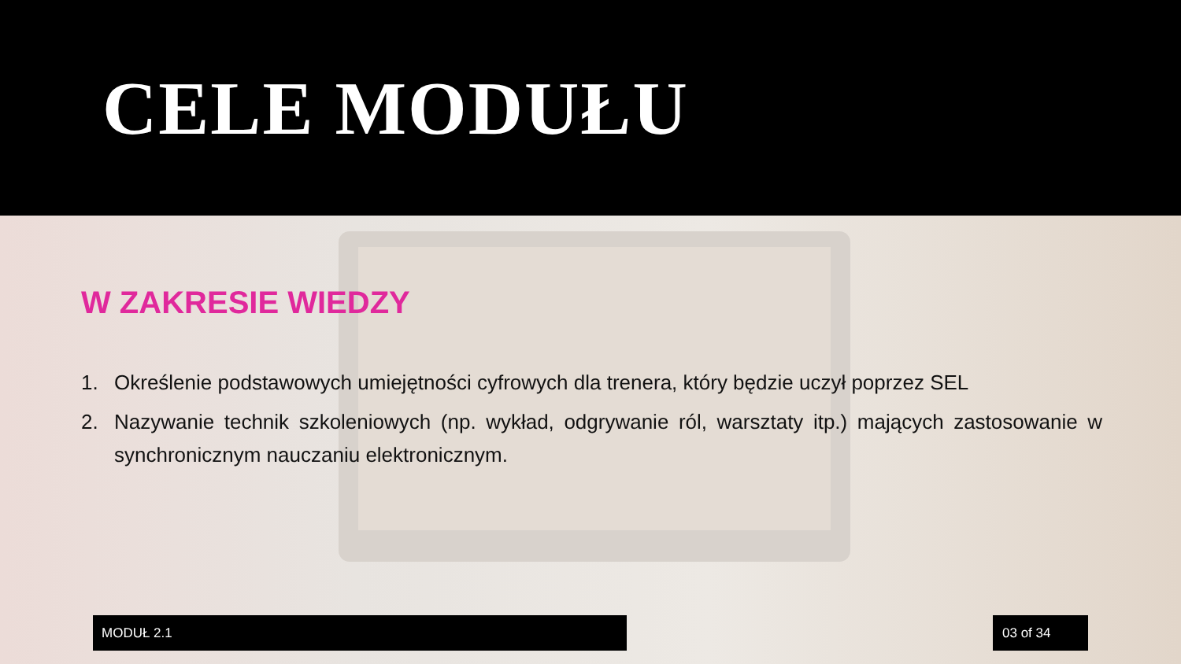CELE MODUŁU
W ZAKRESIE WIEDZY
1. Określenie podstawowych umiejętności cyfrowych dla trenera, który będzie uczył poprzez SEL
2. Nazywanie technik szkoleniowych (np. wykład, odgrywanie ról, warsztaty itp.) mających zastosowanie w synchronicznym nauczaniu elektronicznym.
MODUŁ 2.1 03 of 34